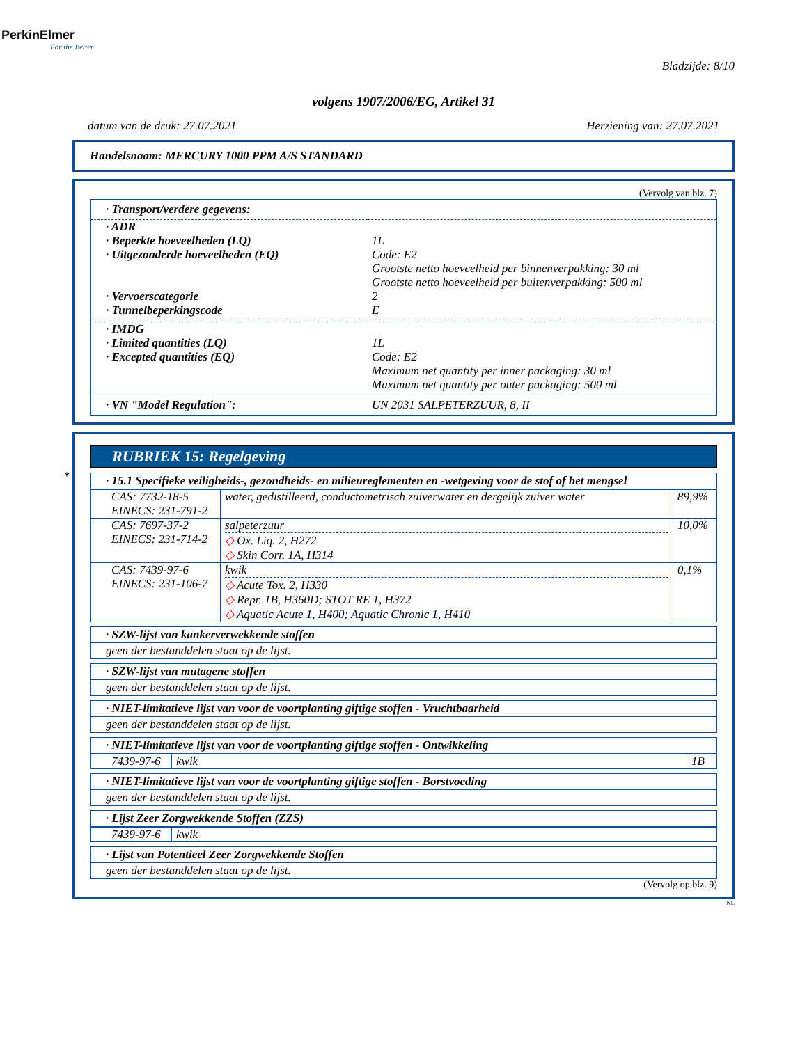PerkinElmer
For the Better
Bladzijde: 8/10
volgens 1907/2006/EG, Artikel 31
datum van de druk: 27.07.2021 Herziening van: 27.07.2021
Handelsnaam: MERCURY 1000 PPM A/S STANDARD
(Vervolg van blz. 7)
· Transport/verdere gegevens:
| · ADR | |
| · Beperkte hoeveelheden (LQ) | 1L |
| · Uitgezonderde hoeveelheden (EQ) | Code: E2 Grootste netto hoeveelheid per binnenverpakking: 30 ml Grootste netto hoeveelheid per buitenverpakking: 500 ml |
| · Vervoerscategorie | 2 |
| · Tunnelbeperkingscode | E |
| · IMDG | |
| · Limited quantities (LQ) | 1L |
| · Excepted quantities (EQ) | Code: E2 Maximum net quantity per inner packaging: 30 ml Maximum net quantity per outer packaging: 500 ml |
| · VN "Model Regulation": | UN 2031 SALPETERZUUR, 8, II |
*
RUBRIEK 15: Regelgeving
· 15.1 Specifieke veiligheids-, gezondheids- en milieureglementen en -wetgeving voor de stof of het mengsel
| CAS: 7732-18-5 EINECS: 231-791-2 | water, gedistilleerd, conductometrisch zuiverwater en dergelijk zuiver water | 89,9% |
| CAS: 7697-37-2 EINECS: 231-714-2 | salpeterzuur ◇ Ox. Liq. 2, H272 ◇ Skin Corr. 1A, H314 | 10,0% |
| CAS: 7439-97-6 EINECS: 231-106-7 | kwik ◇ Acute Tox. 2, H330 ◇ Repr. 1B, H360D; STOT RE 1, H372 ◇ Aquatic Acute 1, H400; Aquatic Chronic 1, H410 | 0,1% |
· SZW-lijst van kankerverwekkende stoffen
geen der bestanddelen staat op de lijst.
· SZW-lijst van mutagene stoffen
geen der bestanddelen staat op de lijst.
· NIET-limitatieve lijst van voor de voortplanting giftige stoffen - Vruchtbaarheid
geen der bestanddelen staat op de lijst.
· NIET-limitatieve lijst van voor de voortplanting giftige stoffen - Ontwikkeling
| 7439-97-6 | kwik | 1B |
· NIET-limitatieve lijst van voor de voortplanting giftige stoffen - Borstvoeding
geen der bestanddelen staat op de lijst.
· Lijst Zeer Zorgwekkende Stoffen (ZZS)
| 7439-97-6 | kwik |
· Lijst van Potentieel Zeer Zorgwekkende Stoffen
geen der bestanddelen staat op de lijst.
(Vervolg op blz. 9)
NL